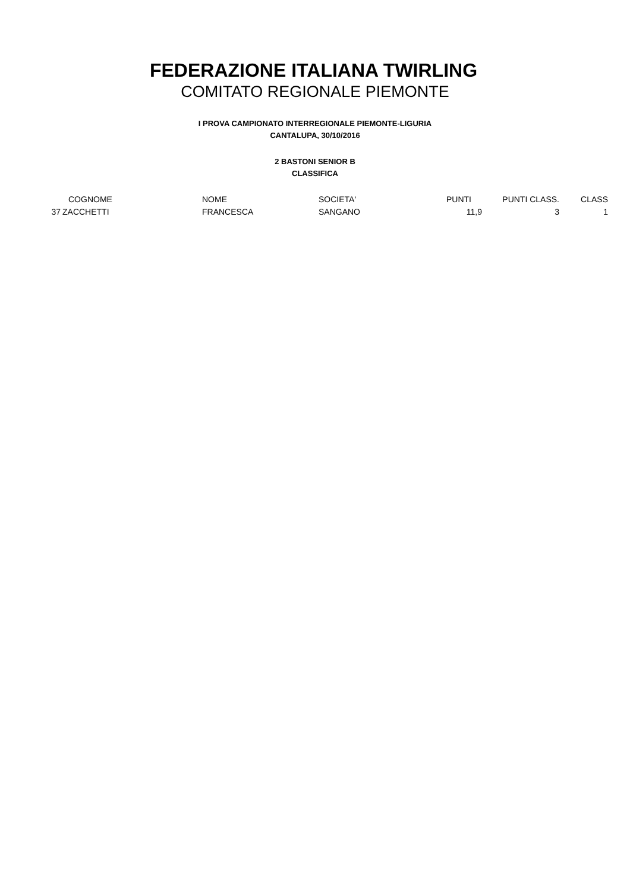FEDERAZIONE ITALIANA TWIRLING
COMITATO REGIONALE PIEMONTE
I PROVA CAMPIONATO INTERREGIONALE PIEMONTE-LIGURIA
CANTALUPA, 30/10/2016
2 BASTONI SENIOR B
CLASSIFICA
| | COGNOME | NOME | SOCIETA' | PUNTI | PUNTI CLASS. | CLASS |
| --- | --- | --- | --- | --- | --- | --- |
| 37 | ZACCHETTI | FRANCESCA | SANGANO | 11,9 | 3 | 1 |